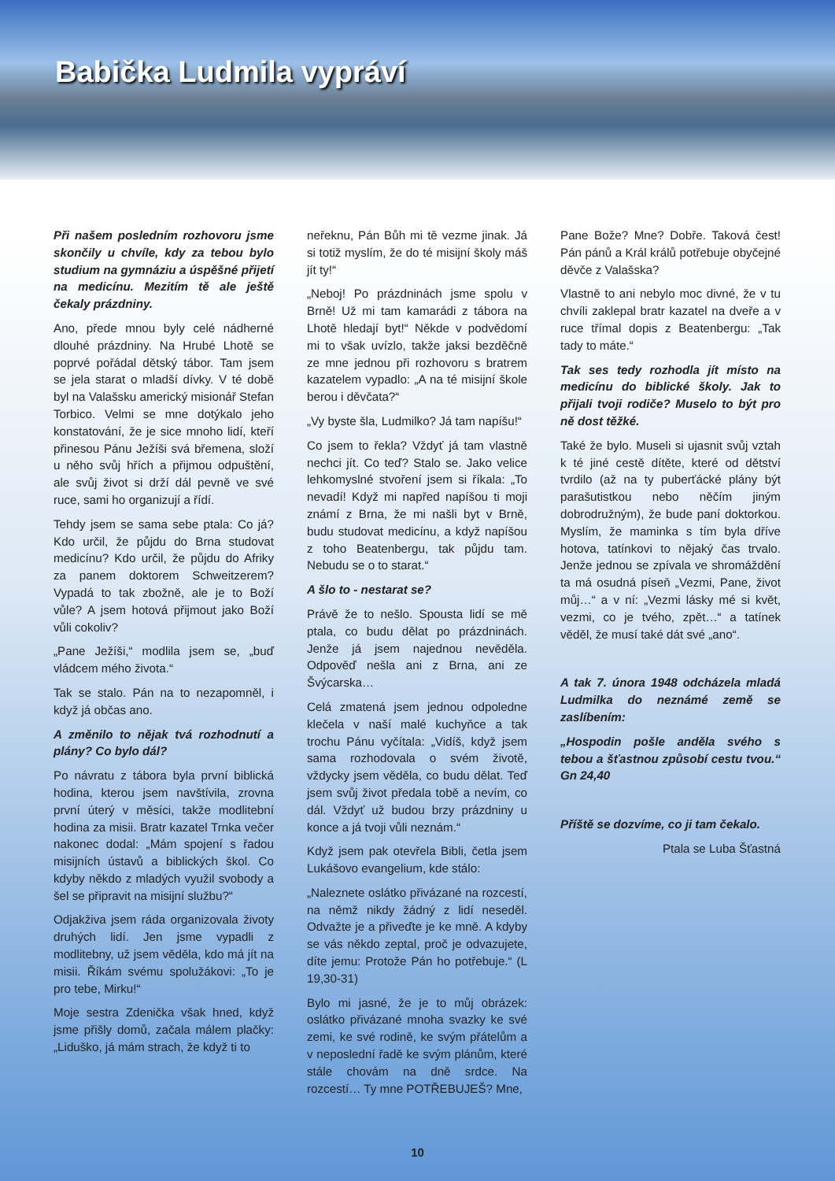Babička Ludmila vypráví
Při našem posledním rozhovoru jsme skončily u chvíle, kdy za tebou bylo studium na gymnáziu a úspěšné přijetí na medicínu. Mezitím tě ale ještě čekaly prázdniny.
Ano, přede mnou byly celé nádherné dlouhé prázdniny. Na Hrubé Lhotě se poprvé pořádal dětský tábor. Tam jsem se jela starat o mladší dívky. V té době byl na Valašsku americký misionář Stefan Torbico. Velmi se mne dotýkalo jeho konstatování, že je sice mnoho lidí, kteří přinesou Pánu Ježíši svá břemena, složí u něho svůj hřích a přijmou odpuštění, ale svůj život si drží dál pevně ve své ruce, sami ho organizují a řídí.
Tehdy jsem se sama sebe ptala: Co já? Kdo určil, že půjdu do Brna studovat medicínu? Kdo určil, že půjdu do Afriky za panem doktorem Schweitzerem? Vypadá to tak zbožně, ale je to Boží vůle? A jsem hotová přijmout jako Boží vůli cokoliv?
„Pane Ježíši,“ modlila jsem se, „buď vládcem mého života.“
Tak se stalo. Pán na to nezapomněl, i když já občas ano.
A změnilo to nějak tvá rozhodnutí a plány? Co bylo dál?
Po návratu z tábora byla první biblická hodina, kterou jsem navštívila, zrovna první úterý v měsíci, takže modlitební hodina za misii. Bratr kazatel Trnka večer nakonec dodal: „Mám spojení s řadou misijních ústavů a biblických škol. Co kdyby někdo z mladých využil svobody a šel se připravit na misijní službu?“
Odjakživa jsem ráda organizovala životy druhých lidí. Jen jsme vypadli z modlitebny, už jsem věděla, kdo má jít na misii. Říkám svému spolužákovi: „To je pro tebe, Mirku!“
Moje sestra Zdenička však hned, když jsme přišly domů, začala málem plačky: „Liduško, já mám strach, že když ti to
neřeknu, Pán Bůh mi tě vezme jinak. Já si totiž myslím, že do té misijní školy máš jít ty!“
„Neboj! Po prázdninách jsme spolu v Brně! Už mi tam kamarádi z tábora na Lhotě hledají byt!“ Někde v podvědomí mi to však uvízlo, takže jaksi bezděčně ze mne jednou při rozhovoru s bratrem kazatelem vypadlo: „A na té misijní škole berou i děvčata?“
„Vy byste šla, Ludmilko? Já tam napíšu!“
Co jsem to řekla? Vždyť já tam vlastně nechci jít. Co teď? Stalo se. Jako velice lehkomyslné stvoření jsem si říkala: „To nevadí! Když mi napřed napíšou ti moji známí z Brna, že mi našli byt v Brně, budu studovat medicínu, a když napíšou z toho Beatenbergu, tak půjdu tam. Nebudu se o to starat.“
A šlo to - nestarat se?
Právě že to nešlo. Spousta lidí se mě ptala, co budu dělat po prázdninách. Jenže já jsem najednou nevěděla. Odpověď nešla ani z Brna, ani ze Švýcarska…
Celá zmatená jsem jednou odpoledne klečela v naší malé kuchyňce a tak trochu Pánu vyčítala: „Vidíš, když jsem sama rozhodovala o svém životě, vždycky jsem věděla, co budu dělat. Teď jsem svůj život předala tobě a nevím, co dál. Vždyť už budou brzy prázdniny u konce a já tvoji vůli neznám.“
Když jsem pak otevřela Bibli, četla jsem Lukášovo evangelium, kde stálo:
„Naleznete oslátko přivázané na rozcestí, na němž nikdy žádný z lidí neseděl. Odvažte je a přiveďte je ke mně. A kdyby se vás někdo zeptal, proč je odvazujete, díte jemu: Protože Pán ho potřebuje.“ (L 19,30-31)
Bylo mi jasné, že je to můj obrázek: oslátko přivázané mnoha svazky ke své zemi, ke své rodině, ke svým přátelům a v neposlední řadě ke svým plánům, které stále chovám na dně srdce. Na rozcestí… Ty mne POTŘEBUJEŠ? Mne,
Pane Bože? Mne? Dobře. Taková čest! Pán pánů a Král králů potřebuje obyčejné děvče z Valašska?
Vlastně to ani nebylo moc divné, že v tu chvíli zaklepal bratr kazatel na dveře a v ruce třímal dopis z Beatenbergu: „Tak tady to máte.“
Tak ses tedy rozhodla jít místo na medicínu do biblické školy. Jak to přijali tvoji rodiče? Muselo to být pro ně dost těžké.
Také že bylo. Museli si ujasnit svůj vztah k té jiné cestě dítěte, které od dětství tvrdilo (až na ty puberťácké plány být parašutistkou nebo něčím jiným dobrodružným), že bude paní doktorkou. Myslím, že maminka s tím byla dříve hotova, tatínkovi to nějaký čas trvalo. Jenže jednou se zpívala ve shromáždění ta má osudná píseň „Vezmi, Pane, život můj…“ a v ní: „Vezmi lásky mé si květ, vezmi, co je tvého, zpět…“ a tatínek věděl, že musí také dát své „ano“.
A tak 7. února 1948 odcházela mladá Ludmilka do neznámé země se zaslíbením:
„Hospodin pošle anděla svého s tebou a šťastnou způsobí cestu tvou.“ Gn 24,40
Příště se dozvíme, co ji tam čekalo.
Ptala se Luba Šťastná
10